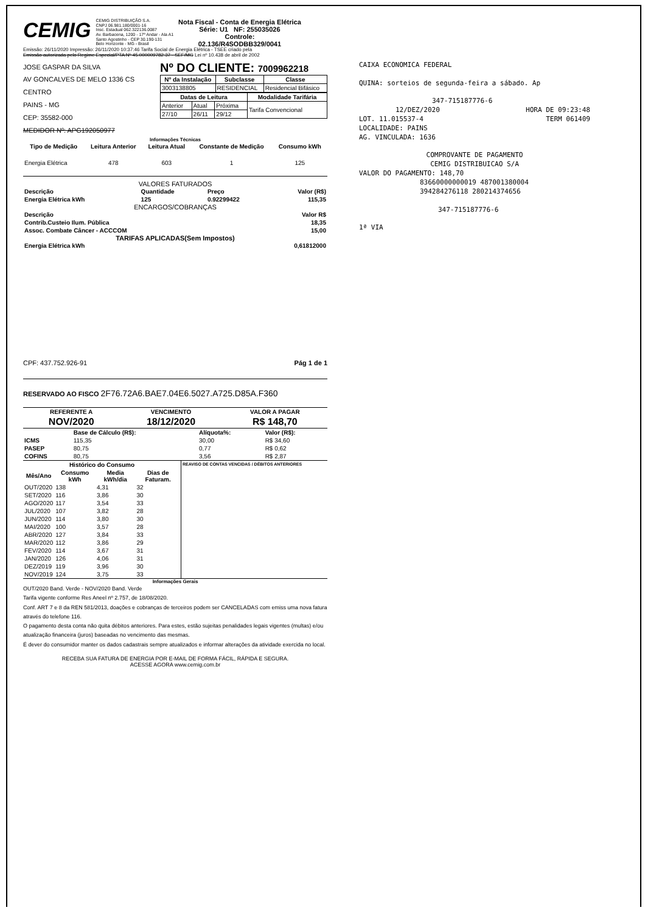CEMIG
CEMIG DISTRIBUIÇÃO S.A.
CNPJ 06.981.180/0001-16
Insc. Estadual 062.322136.0087
Av. Barbacena, 1200 - 17º Andar - Ala A1
Santo Agostinho - CEP 30.190-131
Belo Horizonte - MG - Brasil
Nota Fiscal - Conta de Energia Elétrica
Série: U1 NF: 255035026
Controle:
02.136/R4SODBB329/0041
Emissão: 26/11/2020 Impressão: 26/11/2020 10:37:46 Tarifa Social de Energia Elétrica - TSEE criado pela
Emissão autorizada pelo Regime Especial/PTA Nº 45.000009782.37 - SEF/MG Lei nº 10.438 de abril de 2002
JOSE GASPAR DA SILVA
AV GONCALVES DE MELO 1336 CS
CENTRO
PAINS - MG
CEP: 35582-000
MEDIDOR Nº: APG192050977
Nº DO CLIENTE: 7009962218
| Nº da Instalação | Subclasse | Classe |
| --- | --- | --- |
| 3003138805 | RESIDENCIAL | Residencial Bifásico |
| Datas de Leitura | | | Modalidade Tarifária |
| --- | --- | --- | --- |
| Anterior | Atual | Próxima | Tarifa Convencional |
| 27/10 | 26/11 | 29/12 | |
Informações Técnicas
| Tipo de Medição | Leitura Anterior | Leitura Atual | Constante de Medição | Consumo kWh |
| --- | --- | --- | --- | --- |
| Energia Elétrica | 478 | 603 | 1 | 125 |
VALORES FATURADOS
| Descrição | Quantidade | Preço | Valor (R$) |
| Energia Elétrica kWh | 125 | 0.92299422 | 115,35 |
ENCARGOS/COBRANÇAS
| Descrição | Valor R$ |
| Contrib.Custeio Ilum. Pública | 18,35 |
| Assoc. Combate Câncer - ACCCOM | 15,00 |
TARIFAS APLICADAS(Sem Impostos)
| Energia Elétrica kWh | 0,61812000 |
CPF: 437.752.926-91 Pág 1 de 1
RESERVADO AO FISCO 2F76.72A6.BAE7.04E6.5027.A725.D85A.F360
| REFERENTE A | VENCIMENTO | VALOR A PAGAR |
| NOV/2020 | 18/12/2020 | R$ 148,70 |
| | Base de Cálculo (R$): | Alíquota%: | Valor (R$): |
| ICMS | 115,35 | 30,00 | R$ 34,60 |
| PASEP | 80,75 | 0,77 | R$ 0,62 |
| COFINS | 80,75 | 3,56 | R$ 2,87 |
| Histórico do Consumo | | | |
| --- | --- | --- | --- |
| Mês/Ano | Consumo kWh | Media kWh/dia | Dias de Faturam. |
| OUT/2020 | 138 | 4,31 | 32 |
| SET/2020 | 116 | 3,86 | 30 |
| AGO/2020 | 117 | 3,54 | 33 |
| JUL/2020 | 107 | 3,82 | 28 |
| JUN/2020 | 114 | 3,80 | 30 |
| MAI/2020 | 100 | 3,57 | 28 |
| ABR/2020 | 127 | 3,84 | 33 |
| MAR/2020 | 112 | 3,86 | 29 |
| FEV/2020 | 114 | 3,67 | 31 |
| JAN/2020 | 126 | 4,06 | 31 |
| DEZ/2019 | 119 | 3,96 | 30 |
| NOV/2019 | 124 | 3,75 | 33 |
REAVISO DE CONTAS VENCIDAS / DÉBITOS ANTERIORES
Informações Gerais
OUT/2020 Band. Verde - NOV/2020 Band. Verde
Tarifa vigente conforme Res Aneel nº 2.757, de 18/08/2020.
Conf. ART 7 e 8 da REN 581/2013, doações e cobranças de terceiros podem ser CANCELADAS com emiss uma nova fatura através do telefone 116.
O pagamento desta conta não quita débitos anteriores. Para estes, estão sujeitas penalidades legais vigentes (multas) e/ou atualização financeira (juros) baseadas no vencimento das mesmas.
É dever do consumidor manter os dados cadastrais sempre atualizados e informar alterações da atividade exercida no local.
RECEBA SUA FATURA DE ENERGIA POR E-MAIL DE FORMA FÁCIL, RÁPIDA E SEGURA.
ACESSE AGORA www.cemig.com.br
CAIXA ECONOMICA FEDERAL
QUINA: sorteios de segunda-feira a sábado. Ap
347-715187776-6
12/DEZ/2020 HORA DE 09:23:48
LOT. 11.015537-4 TERM 061409
LOCALIDADE: PAINS
AG. VINCULADA: 1636
COMPROVANTE DE PAGAMENTO
CEMIG DISTRIBUICAO S/A
VALOR DO PAGAMENTO: 148,70
83660000000019 487001380004
394284276118 280214374656
347-715187776-6
1ª VIA